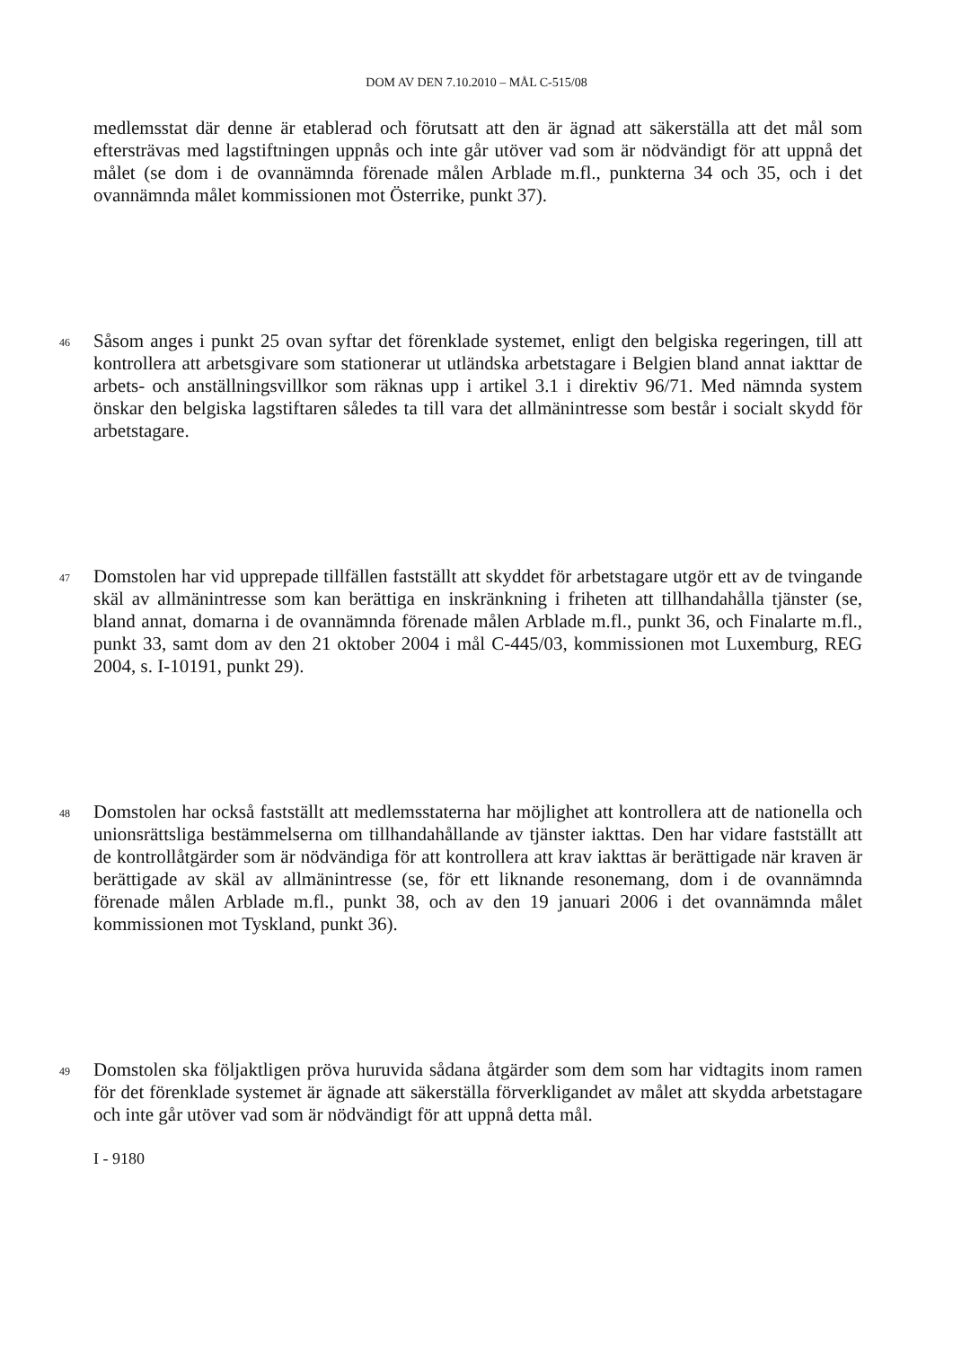DOM AV DEN 7.10.2010 – MÅL C-515/08
medlemsstat där denne är etablerad och förutsatt att den är ägnad att säkerställa att det mål som eftersträvas med lagstiftningen uppnås och inte går utöver vad som är nödvändigt för att uppnå det målet (se dom i de ovannämnda förenade målen Arblade m.fl., punkterna 34 och 35, och i det ovannämnda målet kommissionen mot Österrike, punkt 37).
46 Såsom anges i punkt 25 ovan syftar det förenklade systemet, enligt den belgiska regeringen, till att kontrollera att arbetsgivare som stationerar ut utländska arbetstagare i Belgien bland annat iakttar de arbets- och anställningsvillkor som räknas upp i artikel 3.1 i direktiv 96/71. Med nämnda system önskar den belgiska lagstiftaren således ta till vara det allmänintresse som består i socialt skydd för arbetstagare.
47 Domstolen har vid upprepade tillfällen fastställt att skyddet för arbetstagare utgör ett av de tvingande skäl av allmänintresse som kan berättiga en inskränkning i friheten att tillhandahålla tjänster (se, bland annat, domarna i de ovannämnda förenade målen Arblade m.fl., punkt 36, och Finalarte m.fl., punkt 33, samt dom av den 21 oktober 2004 i mål C-445/03, kommissionen mot Luxemburg, REG 2004, s. I-10191, punkt 29).
48 Domstolen har också fastställt att medlemsstaterna har möjlighet att kontrollera att de nationella och unionsrättsliga bestämmelserna om tillhandahållande av tjänster iakttas. Den har vidare fastställt att de kontrollåtgärder som är nödvändiga för att kontrollera att krav iakttas är berättigade när kraven är berättigade av skäl av allmänintresse (se, för ett liknande resonemang, dom i de ovannämnda förenade målen Arblade m.fl., punkt 38, och av den 19 januari 2006 i det ovannämnda målet kommissionen mot Tyskland, punkt 36).
49 Domstolen ska följaktligen pröva huruvida sådana åtgärder som dem som har vidtagits inom ramen för det förenklade systemet är ägnade att säkerställa förverkligandet av målet att skydda arbetstagare och inte går utöver vad som är nödvändigt för att uppnå detta mål.
I - 9180